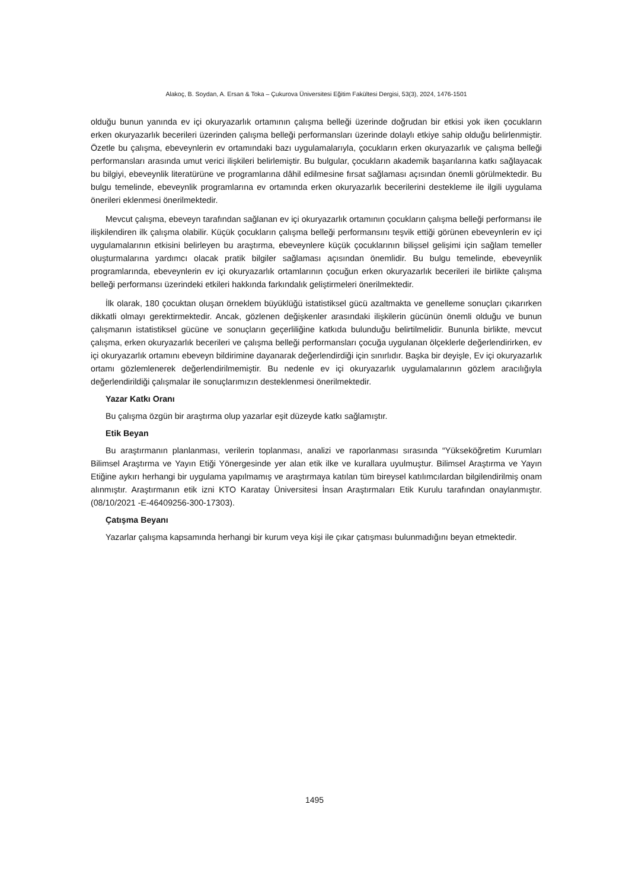Alakoç, B. Soydan, A. Ersan & Toka – Çukurova Üniversitesi Eğitim Fakültesi Dergisi, 53(3), 2024, 1476-1501
olduğu bunun yanında ev içi okuryazarlık ortamının çalışma belleği üzerinde doğrudan bir etkisi yok iken çocukların erken okuryazarlık becerileri üzerinden çalışma belleği performansları üzerinde dolaylı etkiye sahip olduğu belirlenmiştir. Özetle bu çalışma, ebeveynlerin ev ortamındaki bazı uygulamalarıyla, çocukların erken okuryazarlık ve çalışma belleği performansları arasında umut verici ilişkileri belirlemiştir. Bu bulgular, çocukların akademik başarılarına katkı sağlayacak bu bilgiyi, ebeveynlik literatürüne ve programlarına dâhil edilmesine fırsat sağlaması açısından önemli görülmektedir. Bu bulgu temelinde, ebeveynlik programlarına ev ortamında erken okuryazarlık becerilerini destekleme ile ilgili uygulama önerileri eklenmesi önerilmektedir.
Mevcut çalışma, ebeveyn tarafından sağlanan ev içi okuryazarlık ortamının çocukların çalışma belleği performansı ile ilişkilendiren ilk çalışma olabilir. Küçük çocukların çalışma belleği performansını teşvik ettiği görünen ebeveynlerin ev içi uygulamalarının etkisini belirleyen bu araştırma, ebeveynlere küçük çocuklarının bilişsel gelişimi için sağlam temeller oluşturmalarına yardımcı olacak pratik bilgiler sağlaması açısından önemlidir. Bu bulgu temelinde, ebeveynlik programlarında, ebeveynlerin ev içi okuryazarlık ortamlarının çocuğun erken okuryazarlık becerileri ile birlikte çalışma belleği performansı üzerindeki etkileri hakkında farkındalık geliştirmeleri önerilmektedir.
İlk olarak, 180 çocuktan oluşan örneklem büyüklüğü istatistiksel gücü azaltmakta ve genelleme sonuçları çıkarırken dikkatli olmayı gerektirmektedir. Ancak, gözlenen değişkenler arasındaki ilişkilerin gücünün önemli olduğu ve bunun çalışmanın istatistiksel gücüne ve sonuçların geçerliliğine katkıda bulunduğu belirtilmelidir. Bununla birlikte, mevcut çalışma, erken okuryazarlık becerileri ve çalışma belleği performansları çocuğa uygulanan ölçeklerle değerlendirirken, ev içi okuryazarlık ortamını ebeveyn bildirimine dayanarak değerlendirdiği için sınırlıdır. Başka bir deyişle, Ev içi okuryazarlık ortamı gözlemlenerek değerlendirilmemiştir. Bu nedenle ev içi okuryazarlık uygulamalarının gözlem aracılığıyla değerlendirildiği çalışmalar ile sonuçlarımızın desteklenmesi önerilmektedir.
Yazar Katkı Oranı
Bu çalışma özgün bir araştırma olup yazarlar eşit düzeyde katkı sağlamıştır.
Etik Beyan
Bu araştırmanın planlanması, verilerin toplanması, analizi ve raporlanması sırasında “Yükseköğretim Kurumları Bilimsel Araştırma ve Yayın Etiği Yönergesinde yer alan etik ilke ve kurallara uyulmuştur. Bilimsel Araştırma ve Yayın Etiğine aykırı herhangi bir uygulama yapılmamış ve araştırmaya katılan tüm bireysel katılımcılardan bilgilendirilmiş onam alınmıştır. Araştırmanın etik izni KTO Karatay Üniversitesi İnsan Araştırmaları Etik Kurulu tarafından onaylanmıştır. (08/10/2021 -E-46409256-300-17303).
Çatışma Beyanı
Yazarlar çalışma kapsamında herhangi bir kurum veya kişi ile çıkar çatışması bulunmadığını beyan etmektedir.
1495